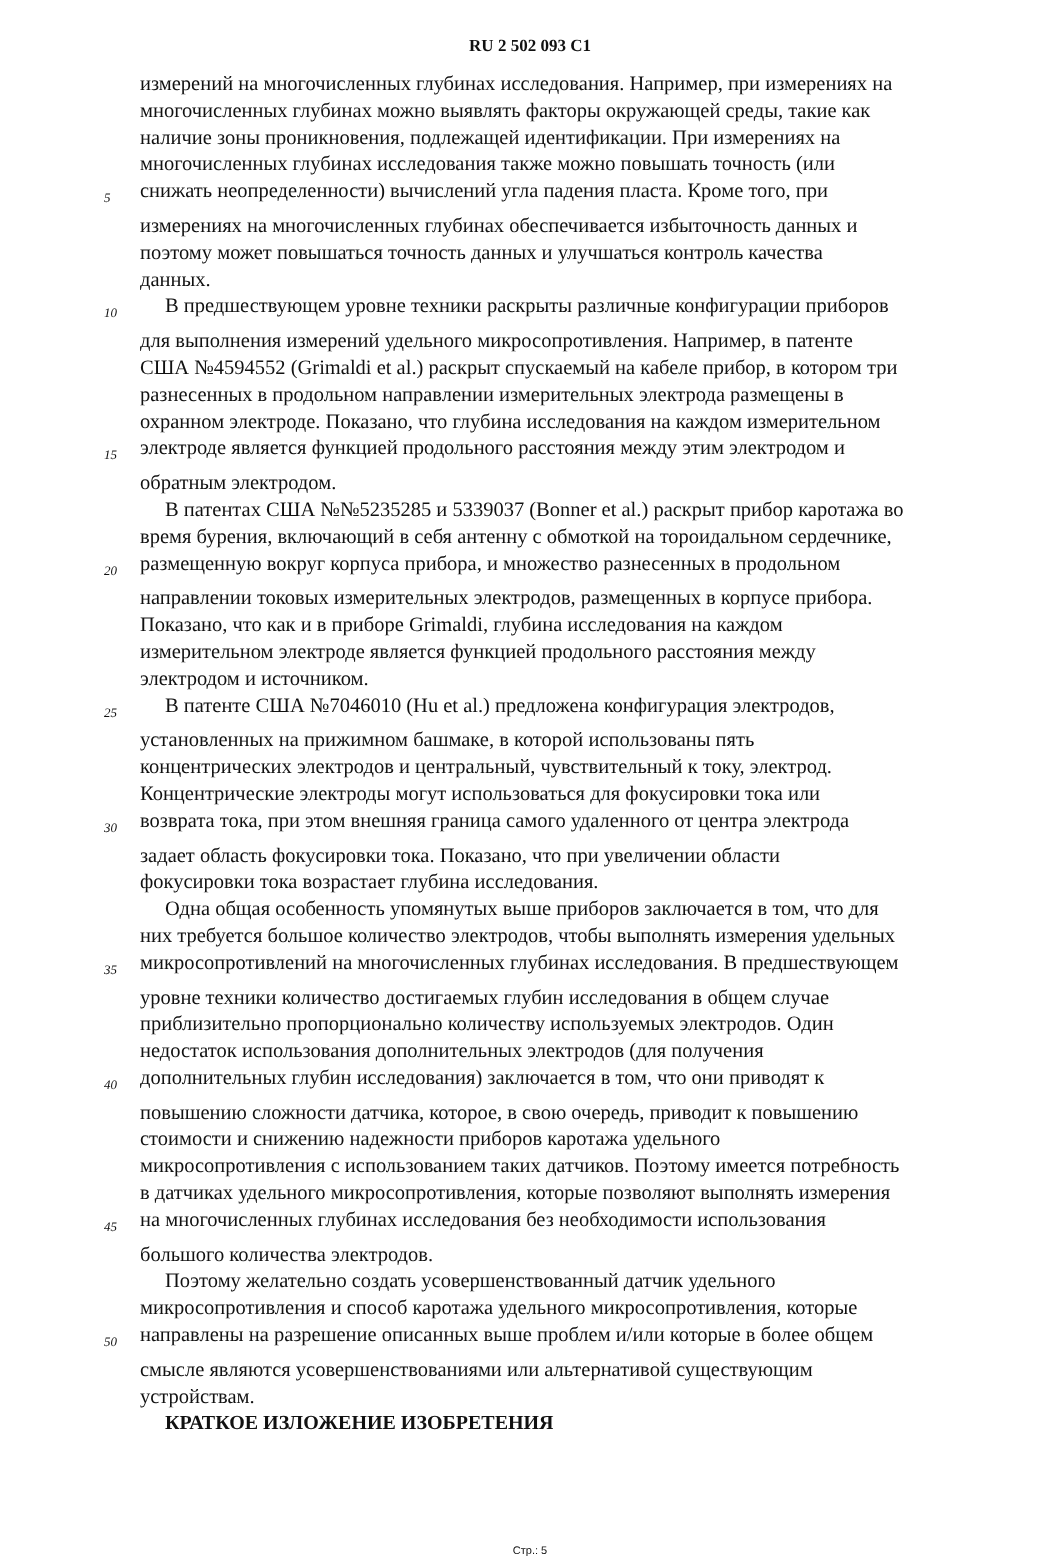RU 2 502 093 C1
измерений на многочисленных глубинах исследования. Например, при измерениях на
многочисленных глубинах можно выявлять факторы окружающей среды, такие как
наличие зоны проникновения, подлежащей идентификации. При измерениях на
многочисленных глубинах исследования также можно повышать точность (или
5
снижать неопределенности) вычислений угла падения пласта. Кроме того, при
измерениях на многочисленных глубинах обеспечивается избыточность данных и
поэтому может повышаться точность данных и улучшаться контроль качества
данных.
10
В предшествующем уровне техники раскрыты различные конфигурации приборов
для выполнения измерений удельного микросопротивления. Например, в патенте
США №4594552 (Grimaldi et al.) раскрыт спускаемый на кабеле прибор, в котором три
разнесенных в продольном направлении измерительных электрода размещены в
охранном электроде. Показано, что глубина исследования на каждом измерительном
15
электроде является функцией продольного расстояния между этим электродом и
обратным электродом.
В патентах США №№5235285 и 5339037 (Bonner et al.) раскрыт прибор каротажа во
время бурения, включающий в себя антенну с обмоткой на тороидальном сердечнике,
20
размещенную вокруг корпуса прибора, и множество разнесенных в продольном
направлении токовых измерительных электродов, размещенных в корпусе прибора.
Показано, что как и в приборе Grimaldi, глубина исследования на каждом
измерительном электроде является функцией продольного расстояния между
электродом и источником.
25
В патенте США №7046010 (Hu et al.) предложена конфигурация электродов,
установленных на прижимном башмаке, в которой использованы пять
концентрических электродов и центральный, чувствительный к току, электрод.
Концентрические электроды могут использоваться для фокусировки тока или
30
возврата тока, при этом внешняя граница самого удаленного от центра электрода
задает область фокусировки тока. Показано, что при увеличении области
фокусировки тока возрастает глубина исследования.
Одна общая особенность упомянутых выше приборов заключается в том, что для
них требуется большое количество электродов, чтобы выполнять измерения удельных
35
микросопротивлений на многочисленных глубинах исследования. В предшествующем
уровне техники количество достигаемых глубин исследования в общем случае
приблизительно пропорционально количеству используемых электродов. Один
недостаток использования дополнительных электродов (для получения
40
дополнительных глубин исследования) заключается в том, что они приводят к
повышению сложности датчика, которое, в свою очередь, приводит к повышению
стоимости и снижению надежности приборов каротажа удельного
микросопротивления с использованием таких датчиков. Поэтому имеется потребность
в датчиках удельного микросопротивления, которые позволяют выполнять измерения
45
на многочисленных глубинах исследования без необходимости использования
большого количества электродов.
Поэтому желательно создать усовершенствованный датчик удельного
микросопротивления и способ каротажа удельного микросопротивления, которые
50
направлены на разрешение описанных выше проблем и/или которые в более общем
смысле являются усовершенствованиями или альтернативой существующим
устройствам.
КРАТКОЕ ИЗЛОЖЕНИЕ ИЗОБРЕТЕНИЯ
Стр.: 5